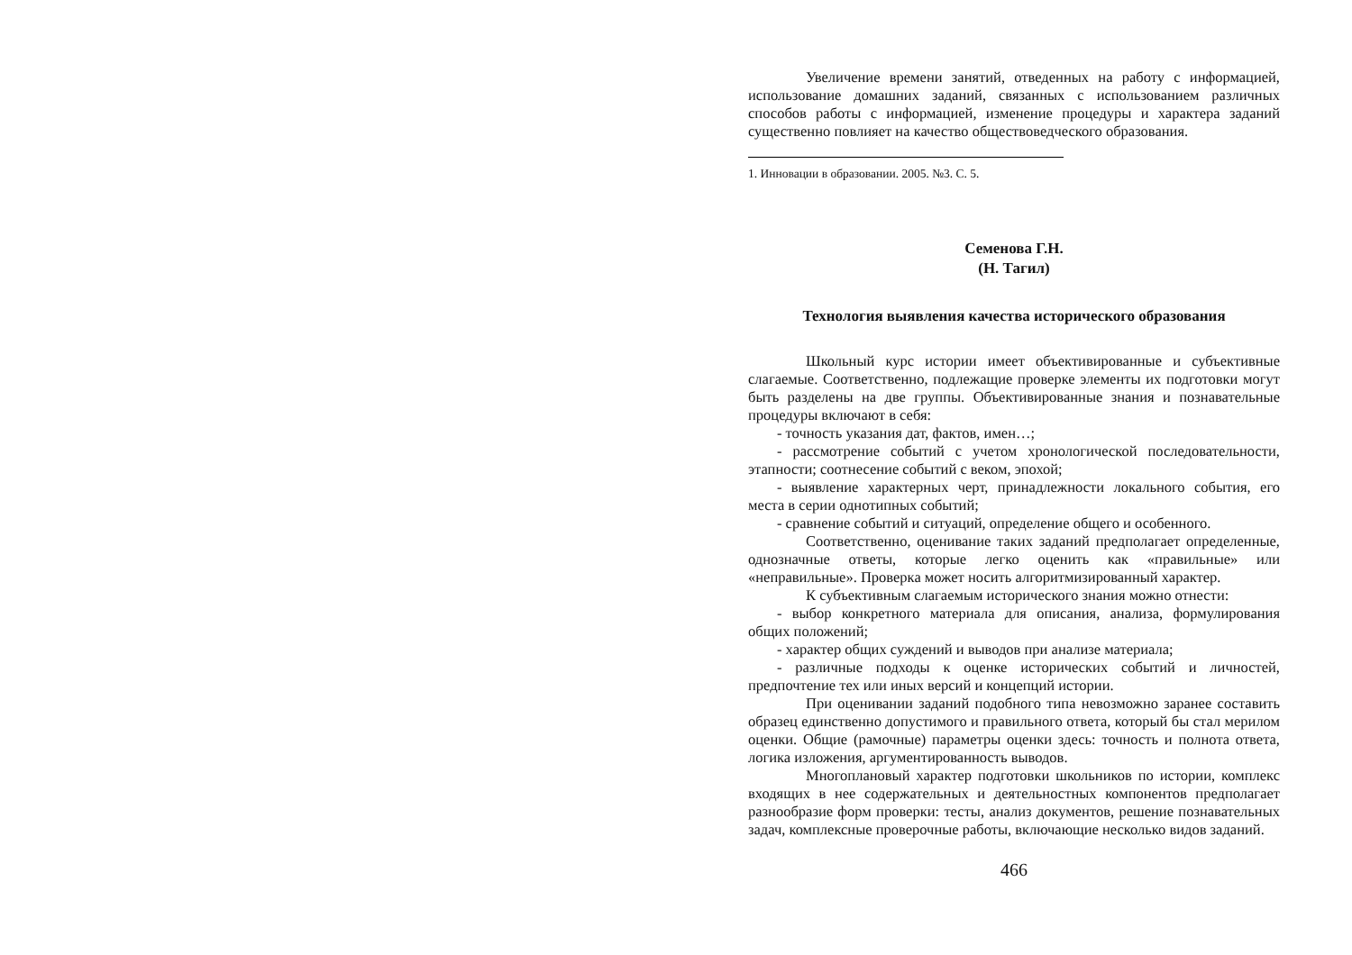Увеличение времени занятий, отведенных на работу с информацией, использование домашних заданий, связанных с использованием различных способов работы с информацией, изменение процедуры и характера заданий существенно повлияет на качество обществоведческого образования.
1. Инновации в образовании. 2005. №3. С. 5.
Семенова Г.Н.
(Н. Тагил)
Технология выявления качества исторического образования
Школьный курс истории имеет объективированные и субъективные слагаемые. Соответственно, подлежащие проверке элементы их подготовки могут быть разделены на две группы. Объективированные знания и познавательные процедуры включают в себя:
- точность указания дат, фактов, имен…;
- рассмотрение событий с учетом хронологической последовательности, этапности; соотнесение событий с веком, эпохой;
- выявление характерных черт, принадлежности локального события, его места в серии однотипных событий;
- сравнение событий и ситуаций, определение общего и особенного.
Соответственно, оценивание таких заданий предполагает определенные, однозначные ответы, которые легко оценить как «правильные» или «неправильные». Проверка может носить алгоритмизированный характер.
К субъективным слагаемым исторического знания можно отнести:
- выбор конкретного материала для описания, анализа, формулирования общих положений;
- характер общих суждений и выводов при анализе материала;
- различные подходы к оценке исторических событий и личностей, предпочтение тех или иных версий и концепций истории.
При оценивании заданий подобного типа невозможно заранее составить образец единственно допустимого и правильного ответа, который бы стал мерилом оценки. Общие (рамочные) параметры оценки здесь: точность и полнота ответа, логика изложения, аргументированность выводов.
Многоплановый характер подготовки школьников по истории, комплекс входящих в нее содержательных и деятельностных компонентов предполагает разнообразие форм проверки: тесты, анализ документов, решение познавательных задач, комплексные проверочные работы, включающие несколько видов заданий.
466